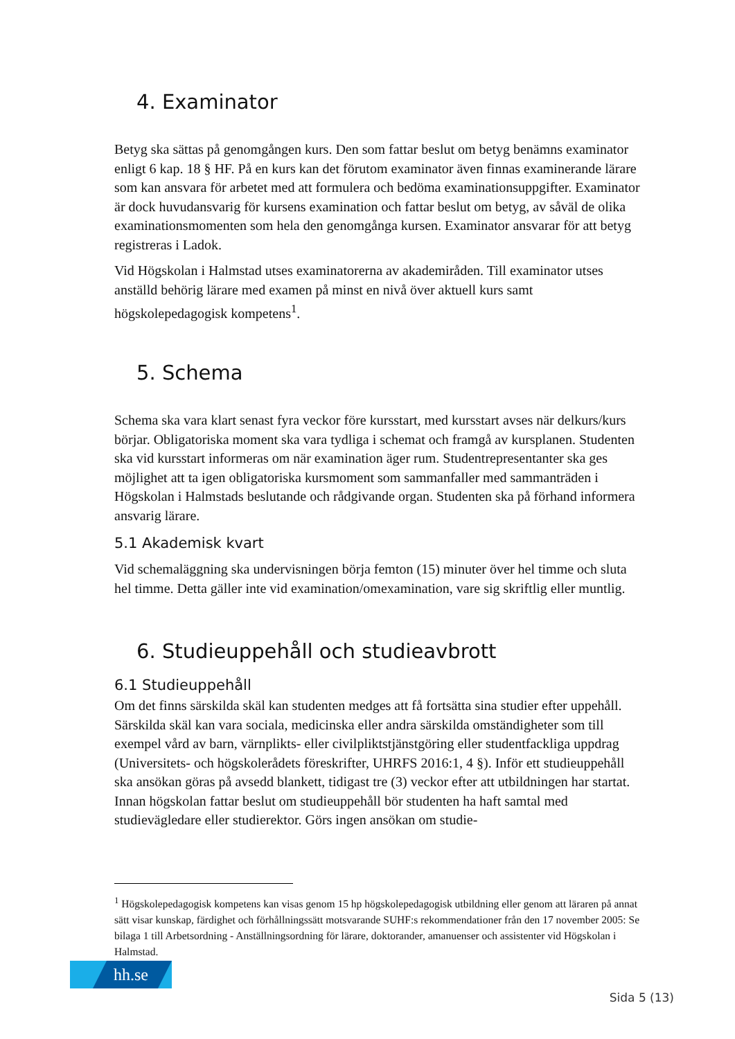4. Examinator
Betyg ska sättas på genomgången kurs. Den som fattar beslut om betyg benämns examinator enligt 6 kap. 18 § HF. På en kurs kan det förutom examinator även finnas examinerande lärare som kan ansvara för arbetet med att formulera och bedöma examinationsuppgifter. Examinator är dock huvudansvarig för kursens examination och fattar beslut om betyg, av såväl de olika examinationsmomenten som hela den genomgånga kursen. Examinator ansvarar för att betyg registreras i Ladok.
Vid Högskolan i Halmstad utses examinatorerna av akademiråden. Till examinator utses anställd behörig lärare med examen på minst en nivå över aktuell kurs samt högskolepedagogisk kompetens<sup>1</sup>.
5. Schema
Schema ska vara klart senast fyra veckor före kursstart, med kursstart avses när delkurs/kurs börjar. Obligatoriska moment ska vara tydliga i schemat och framgå av kursplanen. Studenten ska vid kursstart informeras om när examination äger rum. Studentrepresentanter ska ges möjlighet att ta igen obligatoriska kursmoment som sammanfaller med sammanträden i Högskolan i Halmstads beslutande och rådgivande organ. Studenten ska på förhand informera ansvarig lärare.
5.1 Akademisk kvart
Vid schemaläggning ska undervisningen börja femton (15) minuter över hel timme och sluta hel timme. Detta gäller inte vid examination/omexamination, vare sig skriftlig eller muntlig.
6. Studieuppehåll och studieavbrott
6.1 Studieuppehåll
Om det finns särskilda skäl kan studenten medges att få fortsätta sina studier efter uppehåll. Särskilda skäl kan vara sociala, medicinska eller andra särskilda omständigheter som till exempel vård av barn, värnplikts- eller civilpliktstjänstgöring eller studentfackliga uppdrag (Universitets- och högskolerådets föreskrifter, UHRFS 2016:1, 4 §). Inför ett studieuppehåll ska ansökan göras på avsedd blankett, tidigast tre (3) veckor efter att utbildningen har startat. Innan högskolan fattar beslut om studieuppehåll bör studenten ha haft samtal med studievägledare eller studierektor. Görs ingen ansökan om studie-
<sup>1</sup> Högskolepedagogisk kompetens kan visas genom 15 hp högskolepedagogisk utbildning eller genom att läraren på annat sätt visar kunskap, färdighet och förhållningssätt motsvarande SUHF:s rekommendationer från den 17 november 2005: Se bilaga 1 till Arbetsordning - Anställningsordning för lärare, doktorander, amanuenser och assistenter vid Högskolan i Halmstad.
hh.se
Sida 5 (13)